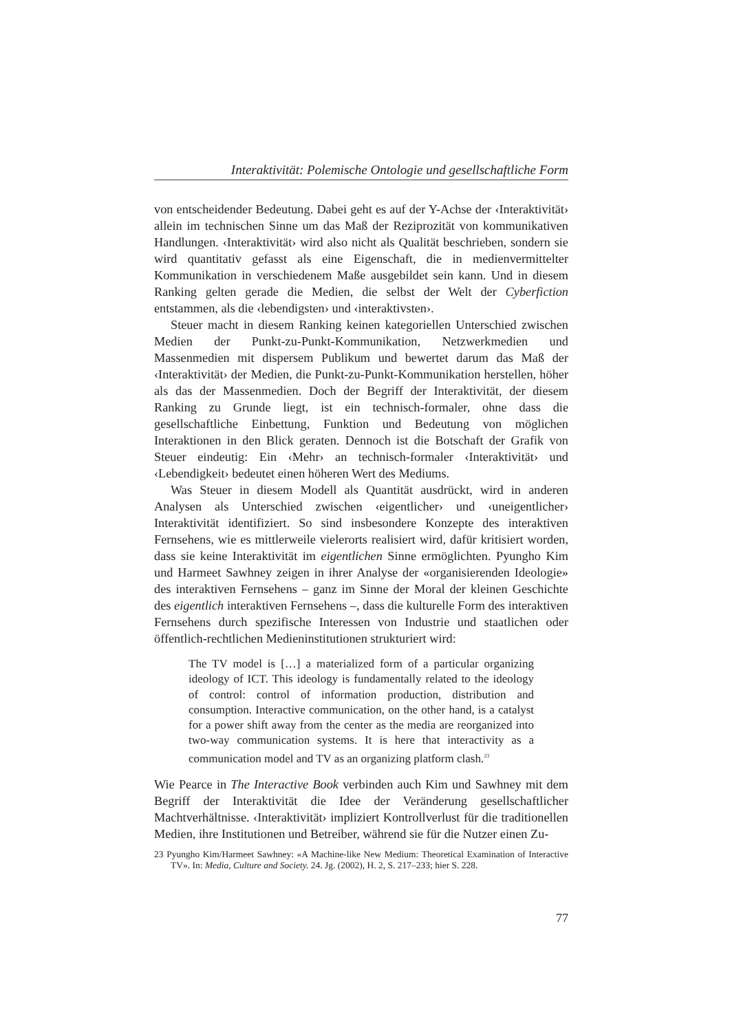Interaktivität: Polemische Ontologie und gesellschaftliche Form
von entscheidender Bedeutung. Dabei geht es auf der Y-Achse der ‹Interaktivität› allein im technischen Sinne um das Maß der Reziprozität von kommunikativen Handlungen. ‹Interaktivität› wird also nicht als Qualität beschrieben, sondern sie wird quantitativ gefasst als eine Eigenschaft, die in medienvermittelter Kommunikation in verschiedenem Maße ausgebildet sein kann. Und in diesem Ranking gelten gerade die Medien, die selbst der Welt der Cyberfiction entstammen, als die ‹lebendigsten› und ‹interaktivsten›.
Steuer macht in diesem Ranking keinen kategoriellen Unterschied zwischen Medien der Punkt-zu-Punkt-Kommunikation, Netzwerkmedien und Massenmedien mit dispersem Publikum und bewertet darum das Maß der ‹Interaktivität› der Medien, die Punkt-zu-Punkt-Kommunikation herstellen, höher als das der Massenmedien. Doch der Begriff der Interaktivität, der diesem Ranking zu Grunde liegt, ist ein technisch-formaler, ohne dass die gesellschaftliche Einbettung, Funktion und Bedeutung von möglichen Interaktionen in den Blick geraten. Dennoch ist die Botschaft der Grafik von Steuer eindeutig: Ein ‹Mehr› an technisch-formaler ‹Interaktivität› und ‹Lebendigkeit› bedeutet einen höheren Wert des Mediums.
Was Steuer in diesem Modell als Quantität ausdrückt, wird in anderen Analysen als Unterschied zwischen ‹eigentlicher› und ‹uneigentlicher› Interaktivität identifiziert. So sind insbesondere Konzepte des interaktiven Fernsehens, wie es mittlerweile vielerorts realisiert wird, dafür kritisiert worden, dass sie keine Interaktivität im eigentlichen Sinne ermöglichten. Pyungho Kim und Harmeet Sawhney zeigen in ihrer Analyse der «organisierenden Ideologie» des interaktiven Fernsehens – ganz im Sinne der Moral der kleinen Geschichte des eigentlich interaktiven Fernsehens –, dass die kulturelle Form des interaktiven Fernsehens durch spezifische Interessen von Industrie und staatlichen oder öffentlich-rechtlichen Medieninstitutionen strukturiert wird:
The TV model is […] a materialized form of a particular organizing ideology of ICT. This ideology is fundamentally related to the ideology of control: control of information production, distribution and consumption. Interactive communication, on the other hand, is a catalyst for a power shift away from the center as the media are reorganized into two-way communication systems. It is here that interactivity as a communication model and TV as an organizing platform clash.<sup>23</sup>
Wie Pearce in The Interactive Book verbinden auch Kim und Sawhney mit dem Begriff der Interaktivität die Idee der Veränderung gesellschaftlicher Machtverhältnisse. ‹Interaktivität› impliziert Kontrollverlust für die traditionellen Medien, ihre Institutionen und Betreiber, während sie für die Nutzer einen Zu-
23 Pyungho Kim/Harmeet Sawhney: «A Machine-like New Medium: Theoretical Examination of Interactive TV». In: Media, Culture and Society. 24. Jg. (2002), H. 2, S. 217–233; hier S. 228.
77